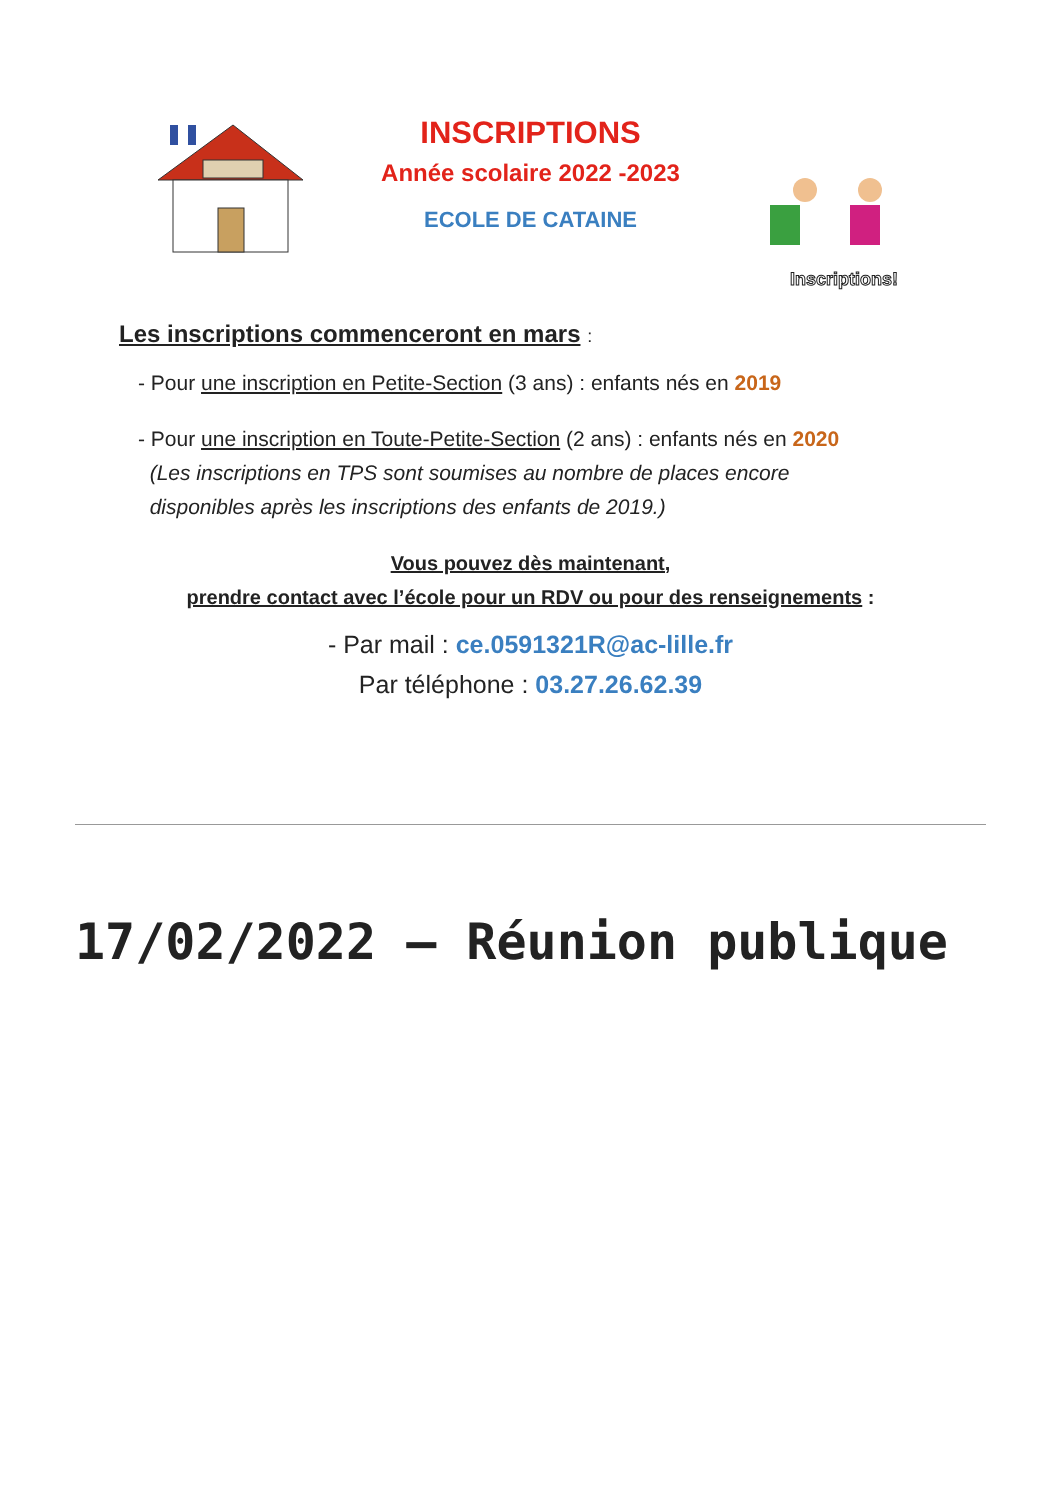Inscriptions!
INSCRIPTIONS
Année scolaire 2022 -2023
ECOLE DE CATAINE
Les inscriptions commenceront en mars :
- Pour une inscription en Petite-Section (3 ans) : enfants nés en 2019
- Pour une inscription en Toute-Petite-Section (2 ans) : enfants nés en 2020
(Les inscriptions en TPS sont soumises au nombre de places encore
disponibles après les inscriptions des enfants de 2019.)
Vous pouvez dès maintenant,
prendre contact avec l’école pour un RDV ou pour des renseignements :
- Par mail : ce.0591321R@ac-lille.fr
Par téléphone : 03.27.26.62.39
17/02/2022 – Réunion publique